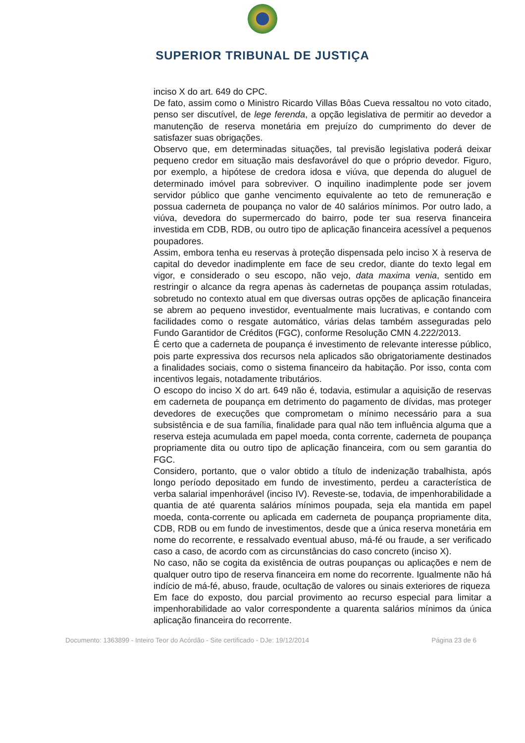SUPERIOR TRIBUNAL DE JUSTIÇA
inciso X do art. 649 do CPC.
De fato, assim como o Ministro Ricardo Villas Bôas Cueva ressaltou no voto citado, penso ser discutível, de lege ferenda, a opção legislativa de permitir ao devedor a manutenção de reserva monetária em prejuízo do cumprimento do dever de satisfazer suas obrigações.
Observo que, em determinadas situações, tal previsão legislativa poderá deixar pequeno credor em situação mais desfavorável do que o próprio devedor. Figuro, por exemplo, a hipótese de credora idosa e viúva, que dependa do aluguel de determinado imóvel para sobreviver. O inquilino inadimplente pode ser jovem servidor público que ganhe vencimento equivalente ao teto de remuneração e possua caderneta de poupança no valor de 40 salários mínimos. Por outro lado, a viúva, devedora do supermercado do bairro, pode ter sua reserva financeira investida em CDB, RDB, ou outro tipo de aplicação financeira acessível a pequenos poupadores.
Assim, embora tenha eu reservas à proteção dispensada pelo inciso X à reserva de capital do devedor inadimplente em face de seu credor, diante do texto legal em vigor, e considerado o seu escopo, não vejo, data maxima venia, sentido em restringir o alcance da regra apenas às cadernetas de poupança assim rotuladas, sobretudo no contexto atual em que diversas outras opções de aplicação financeira se abrem ao pequeno investidor, eventualmente mais lucrativas, e contando com facilidades como o resgate automático, várias delas também asseguradas pelo Fundo Garantidor de Créditos (FGC), conforme Resolução CMN 4.222/2013.
É certo que a caderneta de poupança é investimento de relevante interesse público, pois parte expressiva dos recursos nela aplicados são obrigatoriamente destinados a finalidades sociais, como o sistema financeiro da habitação. Por isso, conta com incentivos legais, notadamente tributários.
O escopo do inciso X do art. 649 não é, todavia, estimular a aquisição de reservas em caderneta de poupança em detrimento do pagamento de dívidas, mas proteger devedores de execuções que comprometam o mínimo necessário para a sua subsistência e de sua família, finalidade para qual não tem influência alguma que a reserva esteja acumulada em papel moeda, conta corrente, caderneta de poupança propriamente dita ou outro tipo de aplicação financeira, com ou sem garantia do FGC.
Considero, portanto, que o valor obtido a título de indenização trabalhista, após longo período depositado em fundo de investimento, perdeu a característica de verba salarial impenhorável (inciso IV). Reveste-se, todavia, de impenhorabilidade a quantia de até quarenta salários mínimos poupada, seja ela mantida em papel moeda, conta-corrente ou aplicada em caderneta de poupança propriamente dita, CDB, RDB ou em fundo de investimentos, desde que a única reserva monetária em nome do recorrente, e ressalvado eventual abuso, má-fé ou fraude, a ser verificado caso a caso, de acordo com as circunstâncias do caso concreto (inciso X).
No caso, não se cogita da existência de outras poupanças ou aplicações e nem de qualquer outro tipo de reserva financeira em nome do recorrente. Igualmente não há indício de má-fé, abuso, fraude, ocultação de valores ou sinais exteriores de riqueza
Em face do exposto, dou parcial provimento ao recurso especial para limitar a impenhorabilidade ao valor correspondente a quarenta salários mínimos da única aplicação financeira do recorrente.
Documento: 1363899 - Inteiro Teor do Acórdão - Site certificado - DJe: 19/12/2014 Página 23 de 6